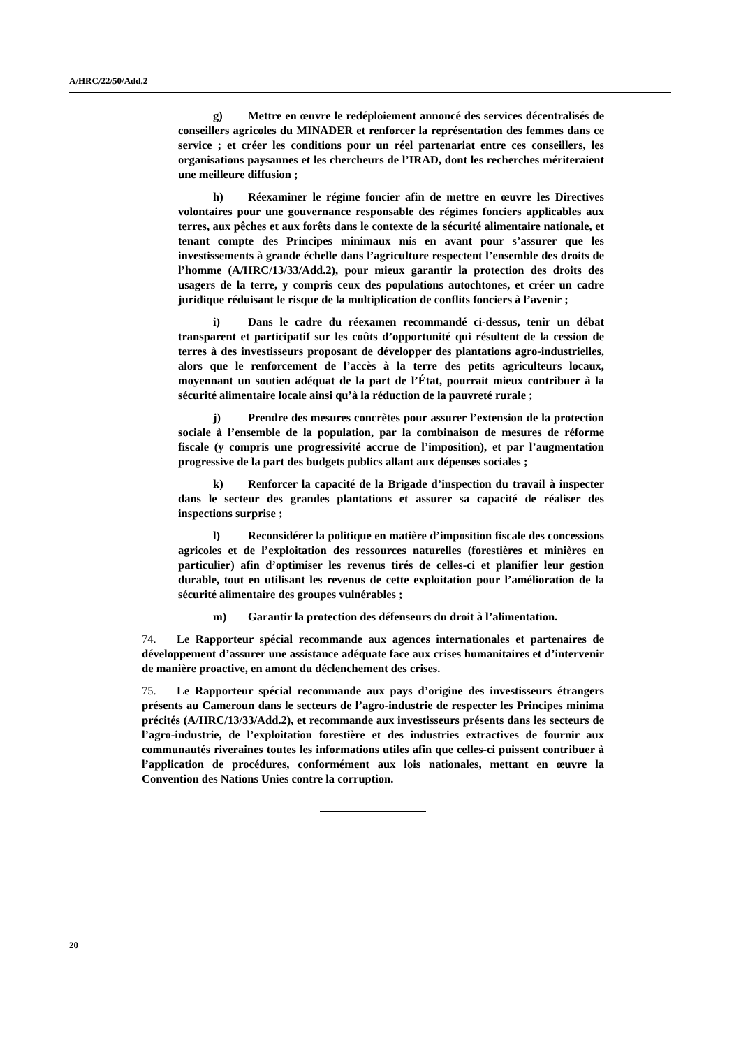A/HRC/22/50/Add.2
g) Mettre en œuvre le redéploiement annoncé des services décentralisés de conseillers agricoles du MINADER et renforcer la représentation des femmes dans ce service ; et créer les conditions pour un réel partenariat entre ces conseillers, les organisations paysannes et les chercheurs de l’IRAD, dont les recherches mériteraient une meilleure diffusion ;
h) Réexaminer le régime foncier afin de mettre en œuvre les Directives volontaires pour une gouvernance responsable des régimes fonciers applicables aux terres, aux pêches et aux forêts dans le contexte de la sécurité alimentaire nationale, et tenant compte des Principes minimaux mis en avant pour s’assurer que les investissements à grande échelle dans l’agriculture respectent l’ensemble des droits de l’homme (A/HRC/13/33/Add.2), pour mieux garantir la protection des droits des usagers de la terre, y compris ceux des populations autochtones, et créer un cadre juridique réduisant le risque de la multiplication de conflits fonciers à l’avenir ;
i) Dans le cadre du réexamen recommandé ci-dessus, tenir un débat transparent et participatif sur les coûts d’opportunité qui résultent de la cession de terres à des investisseurs proposant de développer des plantations agro-industrielles, alors que le renforcement de l’accès à la terre des petits agriculteurs locaux, moyennant un soutien adéquat de la part de l’État, pourrait mieux contribuer à la sécurité alimentaire locale ainsi qu’à la réduction de la pauvreté rurale ;
j) Prendre des mesures concrètes pour assurer l’extension de la protection sociale à l’ensemble de la population, par la combinaison de mesures de réforme fiscale (y compris une progressivité accrue de l’imposition), et par l’augmentation progressive de la part des budgets publics allant aux dépenses sociales ;
k) Renforcer la capacité de la Brigade d’inspection du travail à inspecter dans le secteur des grandes plantations et assurer sa capacité de réaliser des inspections surprise ;
l) Reconsidérer la politique en matière d’imposition fiscale des concessions agricoles et de l’exploitation des ressources naturelles (forestières et minières en particulier) afin d’optimiser les revenus tirés de celles-ci et planifier leur gestion durable, tout en utilisant les revenus de cette exploitation pour l’amélioration de la sécurité alimentaire des groupes vulnérables ;
m) Garantir la protection des défenseurs du droit à l’alimentation.
74. Le Rapporteur spécial recommande aux agences internationales et partenaires de développement d’assurer une assistance adéquate face aux crises humanitaires et d’intervenir de manière proactive, en amont du déclenchement des crises.
75. Le Rapporteur spécial recommande aux pays d’origine des investisseurs étrangers présents au Cameroun dans le secteurs de l’agro-industrie de respecter les Principes minima précités (A/HRC/13/33/Add.2), et recommande aux investisseurs présents dans les secteurs de l’agro-industrie, de l’exploitation forestière et des industries extractives de fournir aux communautés riveraines toutes les informations utiles afin que celles-ci puissent contribuer à l’application de procédures, conformément aux lois nationales, mettant en œuvre la Convention des Nations Unies contre la corruption.
20